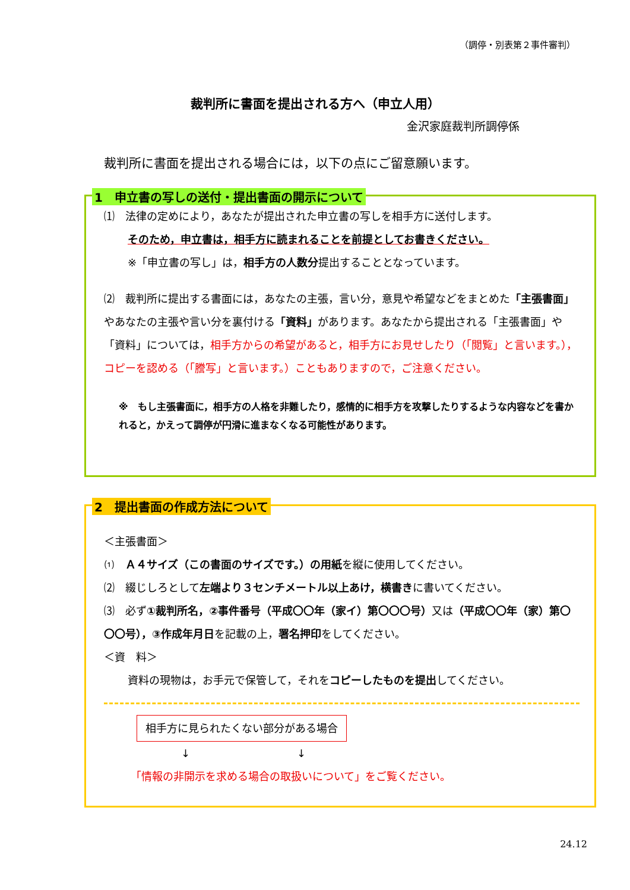（調停・別表第２事件審判）
裁判所に書面を提出される方へ（申立人用）
金沢家庭裁判所調停係
裁判所に書面を提出される場合には，以下の点にご留意願います。
1　申立書の写しの送付・提出書面の開示について
⑴　法律の定めにより，あなたが提出された申立書の写しを相手方に送付します。
そのため，申立書は，相手方に読まれることを前提としてお書きください。
※「申立書の写し」は，相手方の人数分提出することとなっています。
⑵　裁判所に提出する書面には，あなたの主張，言い分，意見や希望などをまとめた「主張書面」やあなたの主張や言い分を裏付ける「資料」があります。あなたから提出される「主張書面」や「資料」については，相手方からの希望があると，相手方にお見せしたり（「閲覧」と言います。），コピーを認める（「謄写」と言います。）こともありますので，ご注意ください。
※　もし主張書面に，相手方の人格を非難したり，感情的に相手方を攻撃したりするような内容などを書かれると，かえって調停が円滑に進まなくなる可能性があります。
2　提出書面の作成方法について
＜主張書面＞
⑴　Ａ４サイズ（この書面のサイズです。）の用紙を縦に使用してください。
⑵　綴じしろとして左端より３センチメートル以上あけ，横書きに書いてください。
⑶　必ず①裁判所名，②事件番号（平成〇〇年（家イ）第〇〇〇号）又は（平成〇〇年（家）第〇〇〇号），③作成年月日を記載の上，署名押印をしてください。
＜資　料＞
資料の現物は，お手元で保管して，それをコピーしたものを提出してください。
相手方に見られたくない部分がある場合
↓　　　　　　　　　　↓
「情報の非開示を求める場合の取扱いについて」をご覧ください。
24.12